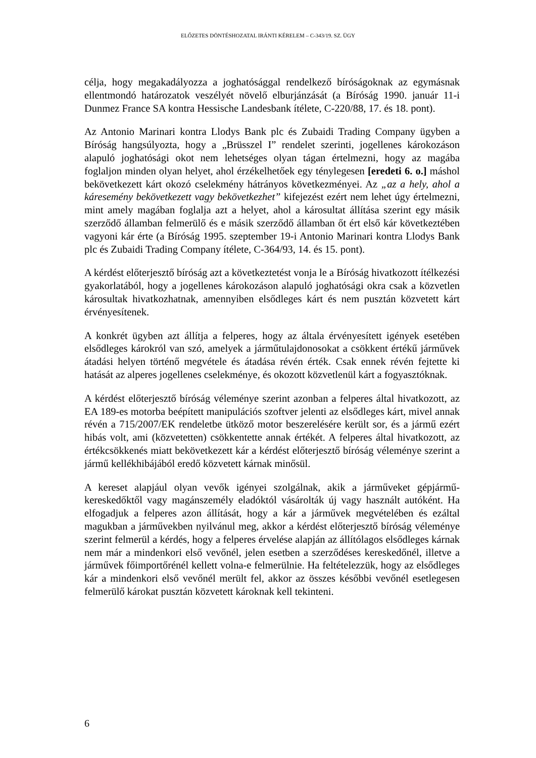ELŐZETES DÖNTÉSHOZATAL IRÁNTI KÉRELEM – C-343/19. SZ. ÜGY
célja, hogy megakadályozza a joghatósággal rendelkező bíróságoknak az egymásnak ellentmondó határozatok veszélyét növelő elburjánzását (a Bíróság 1990. január 11-i Dunmez France SA kontra Hessische Landesbank ítélete, C-220/88, 17. és 18. pont).
Az Antonio Marinari kontra Llodys Bank plc és Zubaidi Trading Company ügyben a Bíróság hangsúlyozta, hogy a „Brüsszel I” rendelet szerinti, jogellenes károkozáson alapuló joghatósági okot nem lehetséges olyan tágan értelmezni, hogy az magába foglaljon minden olyan helyet, ahol érzékelhetőek egy ténylegesen [eredeti 6. o.] máshol bekövetkezett kárt okozó cselekmény hátrányos következményei. Az „az a hely, ahol a káresemény bekövetkezett vagy bekövetkezhet” kifejezést ezért nem lehet úgy értelmezni, mint amely magában foglalja azt a helyet, ahol a károsultat állítása szerint egy másik szerződő államban felmerülő és e másik szerződő államban őt ért első kár következtében vagyoni kár érte (a Bíróság 1995. szeptember 19-i Antonio Marinari kontra Llodys Bank plc és Zubaidi Trading Company ítélete, C-364/93, 14. és 15. pont).
A kérdést előterjesztő bíróság azt a következtetést vonja le a Bíróság hivatkozott ítélkezési gyakorlatából, hogy a jogellenes károkozáson alapuló joghatósági okra csak a közvetlen károsultak hivatkozhatnak, amennyiben elsődleges kárt és nem pusztán közvetett kárt érvényesítenek.
A konkrét ügyben azt állítja a felperes, hogy az általa érvényesített igények esetében elsődleges károkról van szó, amelyek a járműtulajdonosokat a csökkent értékű járművek átadási helyen történő megvétele és átadása révén érték. Csak ennek révén fejtette ki hatását az alperes jogellenes cselekménye, és okozott közvetlenül kárt a fogyasztóknak.
A kérdést előterjesztő bíróság véleménye szerint azonban a felperes által hivatkozott, az EA 189-es motorba beépített manipulációs szoftver jelenti az elsődleges kárt, mivel annak révén a 715/2007/EK rendeletbe ütköző motor beszerelésére került sor, és a jármű ezért hibás volt, ami (közvetetten) csökkentette annak értékét. A felperes által hivatkozott, az értékcsökkenés miatt bekövetkezett kár a kérdést előterjesztő bíróság véleménye szerint a jármű kellékhibájából eredő közvetett kárnak minősül.
A kereset alapjául olyan vevők igényei szolgálnak, akik a járműveket gépjármű-kereskedőktől vagy magánszemély eladóktól vásárolták új vagy használt autóként. Ha elfogadjuk a felperes azon állítását, hogy a kár a járművek megvételében és ezáltal magukban a járművekben nyilvánul meg, akkor a kérdést előterjesztő bíróság véleménye szerint felmerül a kérdés, hogy a felperes érvelése alapján az állítólagos elsődleges kárnak nem már a mindenkori első vevőnél, jelen esetben a szerződéses kereskedőnél, illetve a járművek főimportőrénél kellett volna-e felmerülnie. Ha feltételezzük, hogy az elsődleges kár a mindenkori első vevőnél merült fel, akkor az összes későbbi vevőnél esetlegesen felmerülő károkat pusztán közvetett károknak kell tekinteni.
6